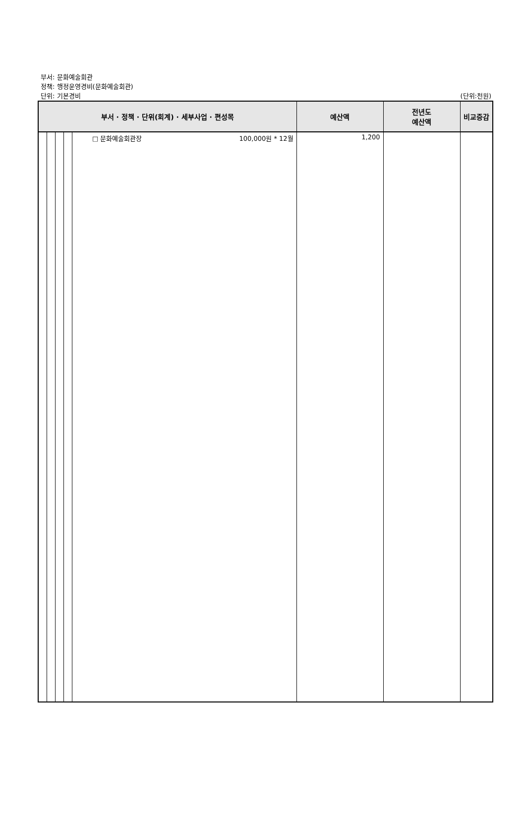부서: 문화예술회관
정책: 행정운영경비(문화예술회관)
단위: 기본경비 (단위:천원)
| 부서 · 정책 · 단위(회계) · 세부사업 · 편성목 | | | | | 예산액 | 전년도 예산액 | 비교증감 |
| --- | --- | --- | --- | --- | --- | --- | --- |
| | | | | □ 문화예술회관장 100,000원 * 12월 | 1,200 | | |